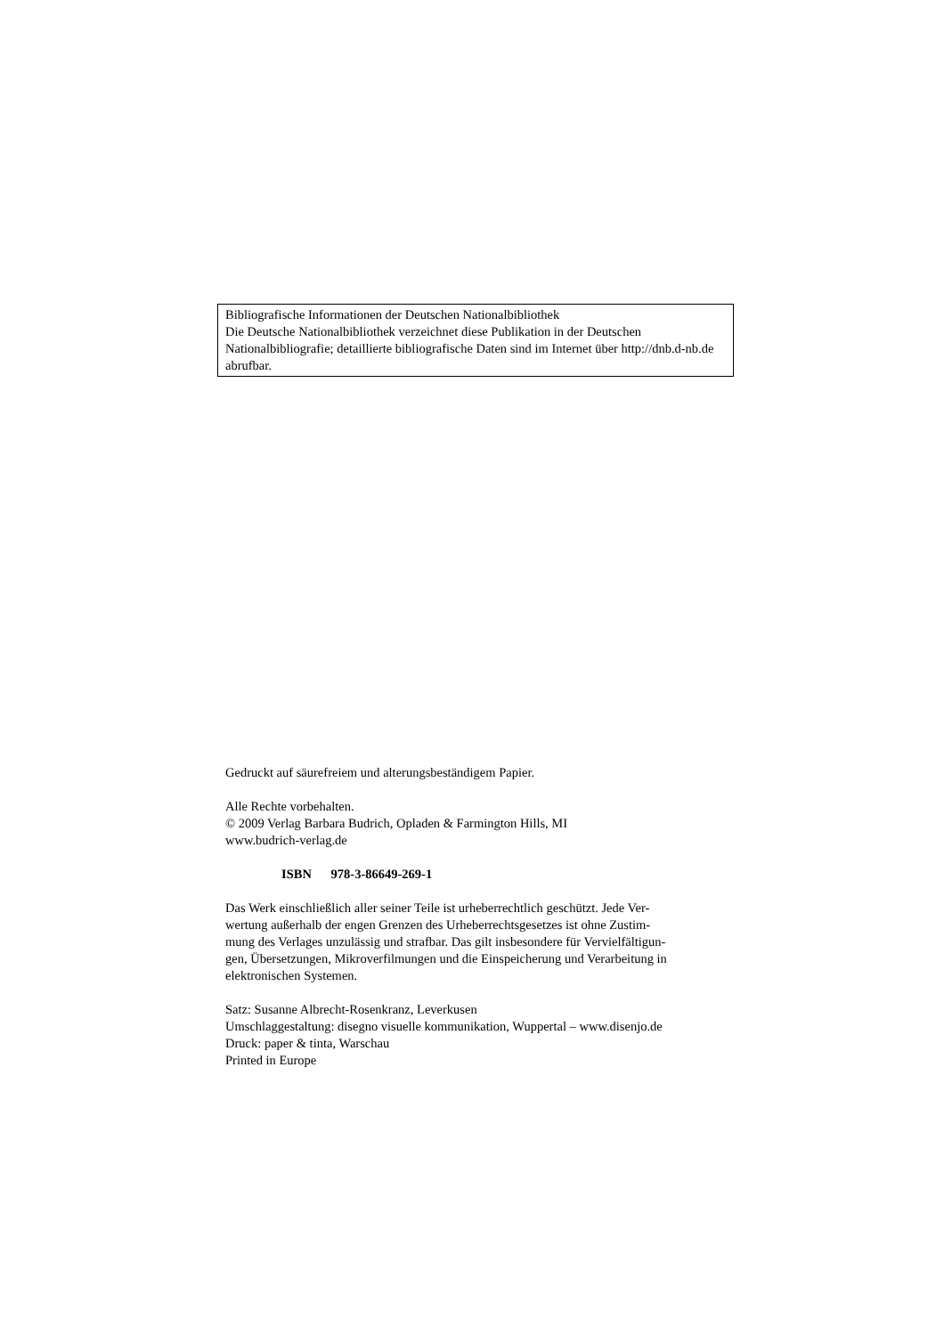Bibliografische Informationen der Deutschen Nationalbibliothek
Die Deutsche Nationalbibliothek verzeichnet diese Publikation in der Deutschen Nationalbibliografie; detaillierte bibliografische Daten sind im Internet über http://dnb.d-nb.de abrufbar.
Gedruckt auf säurefreiem und alterungsbeständigem Papier.
Alle Rechte vorbehalten.
© 2009 Verlag Barbara Budrich, Opladen & Farmington Hills, MI
www.budrich-verlag.de
ISBN 978-3-86649-269-1
Das Werk einschließlich aller seiner Teile ist urheberrechtlich geschützt. Jede Ver-
wertung außerhalb der engen Grenzen des Urheberrechtsgesetzes ist ohne Zustim-
mung des Verlages unzulässig und strafbar. Das gilt insbesondere für Vervielfältigun-
gen, Übersetzungen, Mikroverfilmungen und die Einspeicherung und Verarbeitung in
elektronischen Systemen.
Satz: Susanne Albrecht-Rosenkranz, Leverkusen
Umschlaggestaltung: disegno visuelle kommunikation, Wuppertal – www.disenjo.de
Druck: paper & tinta, Warschau
Printed in Europe